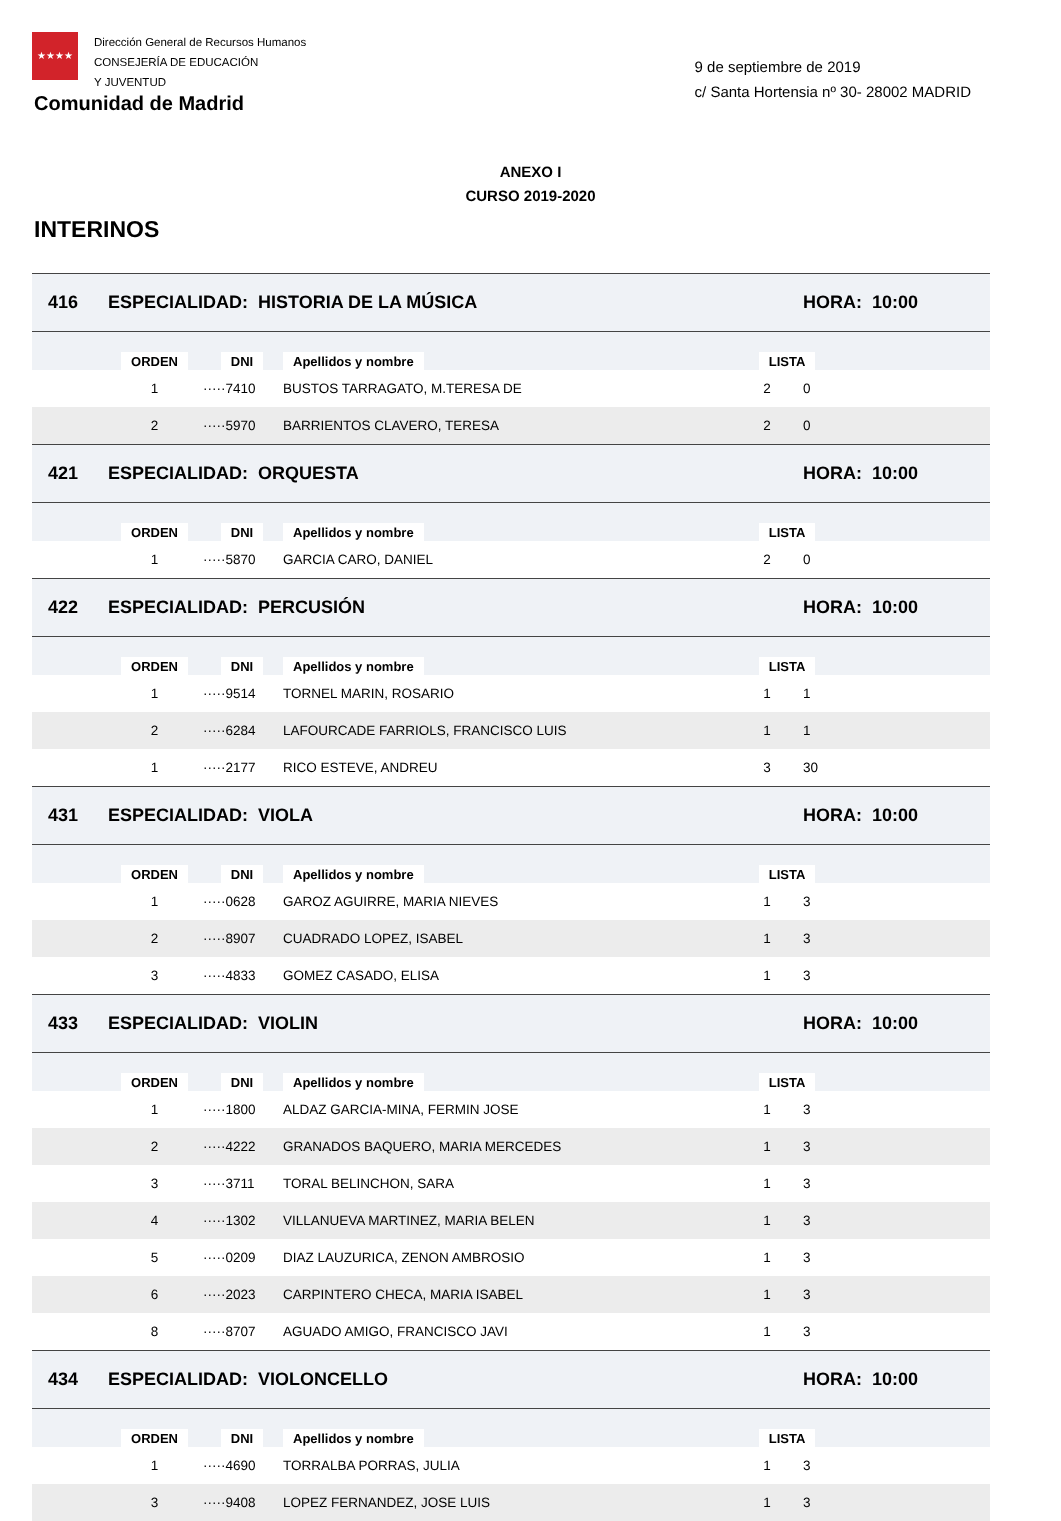★★★★
Dirección General de Recursos Humanos
CONSEJERÍA DE EDUCACIÓN
Y JUVENTUD
Comunidad de Madrid
9 de septiembre de 2019
c/ Santa Hortensia nº 30- 28002 MADRID
ANEXO I
CURSO 2019-2020
INTERINOS
| 416 | ESPECIALIDAD: HISTORIA DE LA MÚSICA | | | | HORA: 10:00 | |
| | ORDEN | DNI | Apellidos y nombre | LISTA | | |
| | 1 | ·····7410 | BUSTOS TARRAGATO, M.TERESA DE | 2 | 0 | |
| | 2 | ·····5970 | BARRIENTOS CLAVERO, TERESA | 2 | 0 | |
| 421 | ESPECIALIDAD: ORQUESTA | | | | HORA: 10:00 | |
| | ORDEN | DNI | Apellidos y nombre | LISTA | | |
| | 1 | ·····5870 | GARCIA CARO, DANIEL | 2 | 0 | |
| 422 | ESPECIALIDAD: PERCUSIÓN | | | | HORA: 10:00 | |
| | ORDEN | DNI | Apellidos y nombre | LISTA | | |
| | 1 | ·····9514 | TORNEL MARIN, ROSARIO | 1 | 1 | |
| | 2 | ·····6284 | LAFOURCADE FARRIOLS, FRANCISCO LUIS | 1 | 1 | |
| | 1 | ·····2177 | RICO ESTEVE, ANDREU | 3 | 30 | |
| 431 | ESPECIALIDAD: VIOLA | | | | HORA: 10:00 | |
| | ORDEN | DNI | Apellidos y nombre | LISTA | | |
| | 1 | ·····0628 | GAROZ AGUIRRE, MARIA NIEVES | 1 | 3 | |
| | 2 | ·····8907 | CUADRADO LOPEZ, ISABEL | 1 | 3 | |
| | 3 | ·····4833 | GOMEZ CASADO, ELISA | 1 | 3 | |
| 433 | ESPECIALIDAD: VIOLIN | | | | HORA: 10:00 | |
| | ORDEN | DNI | Apellidos y nombre | LISTA | | |
| | 1 | ·····1800 | ALDAZ GARCIA-MINA, FERMIN JOSE | 1 | 3 | |
| | 2 | ·····4222 | GRANADOS BAQUERO, MARIA MERCEDES | 1 | 3 | |
| | 3 | ·····3711 | TORAL BELINCHON, SARA | 1 | 3 | |
| | 4 | ·····1302 | VILLANUEVA MARTINEZ, MARIA BELEN | 1 | 3 | |
| | 5 | ·····0209 | DIAZ LAUZURICA, ZENON AMBROSIO | 1 | 3 | |
| | 6 | ·····2023 | CARPINTERO CHECA, MARIA ISABEL | 1 | 3 | |
| | 8 | ·····8707 | AGUADO AMIGO, FRANCISCO JAVI | 1 | 3 | |
| 434 | ESPECIALIDAD: VIOLONCELLO | | | | HORA: 10:00 | |
| | ORDEN | DNI | Apellidos y nombre | LISTA | | |
| | 1 | ·····4690 | TORRALBA PORRAS, JULIA | 1 | 3 | |
| | 3 | ·····9408 | LOPEZ FERNANDEZ, JOSE LUIS | 1 | 3 | |